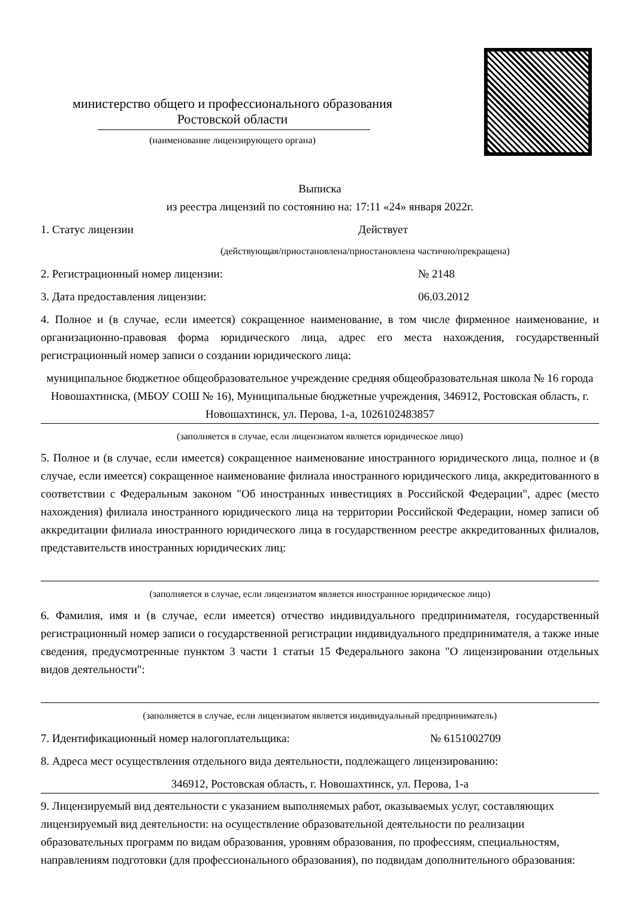министерство общего и профессионального образования
Ростовской области
(наименование лицензирующего органа)
Выписка
из реестра лицензий по состоянию на: 17:11 «24» января 2022г.
1. Статус лицензии Действует
(действующая/приостановлена/приостановлена частично/прекращена)
2. Регистрационный номер лицензии: № 2148
3. Дата предоставления лицензии: 06.03.2012
4. Полное и (в случае, если имеется) сокращенное наименование, в том числе фирменное наименование, и организационно-правовая форма юридического лица, адрес его места нахождения, государственный регистрационный номер записи о создании юридического лица:
муниципальное бюджетное общеобразовательное учреждение средняя общеобразовательная школа № 16 города Новошахтинска, (МБОУ СОШ № 16), Муниципальные бюджетные учреждения, 346912, Ростовская область, г. Новошахтинск, ул. Перова, 1-а, 1026102483857
(заполняется в случае, если лицензиатом является юридическое лицо)
5. Полное и (в случае, если имеется) сокращенное наименование иностранного юридического лица, полное и (в случае, если имеется) сокращенное наименование филиала иностранного юридического лица, аккредитованного в соответствии с Федеральным законом "Об иностранных инвестициях в Российской Федерации", адрес (место нахождения) филиала иностранного юридического лица на территории Российской Федерации, номер записи об аккредитации филиала иностранного юридического лица в государственном реестре аккредитованных филиалов, представительств иностранных юридических лиц:
(заполняется в случае, если лицензиатом является иностранное юридическое лицо)
6. Фамилия, имя и (в случае, если имеется) отчество индивидуального предпринимателя, государственный регистрационный номер записи о государственной регистрации индивидуального предпринимателя, а также иные сведения, предусмотренные пунктом 3 части 1 статьи 15 Федерального закона "О лицензировании отдельных видов деятельности":
(заполняется в случае, если лицензиатом является индивидуальный предприниматель)
7. Идентификационный номер налогоплательщика: № 6151002709
8. Адреса мест осуществления отдельного вида деятельности, подлежащего лицензированию:
346912, Ростовская область, г. Новошахтинск, ул. Перова, 1-а
9. Лицензируемый вид деятельности с указанием выполняемых работ, оказываемых услуг, составляющих лицензируемый вид деятельности: на осуществление образовательной деятельности по реализации образовательных программ по видам образования, уровням образования, по профессиям, специальностям, направлениям подготовки (для профессионального образования), по подвидам дополнительного образования: